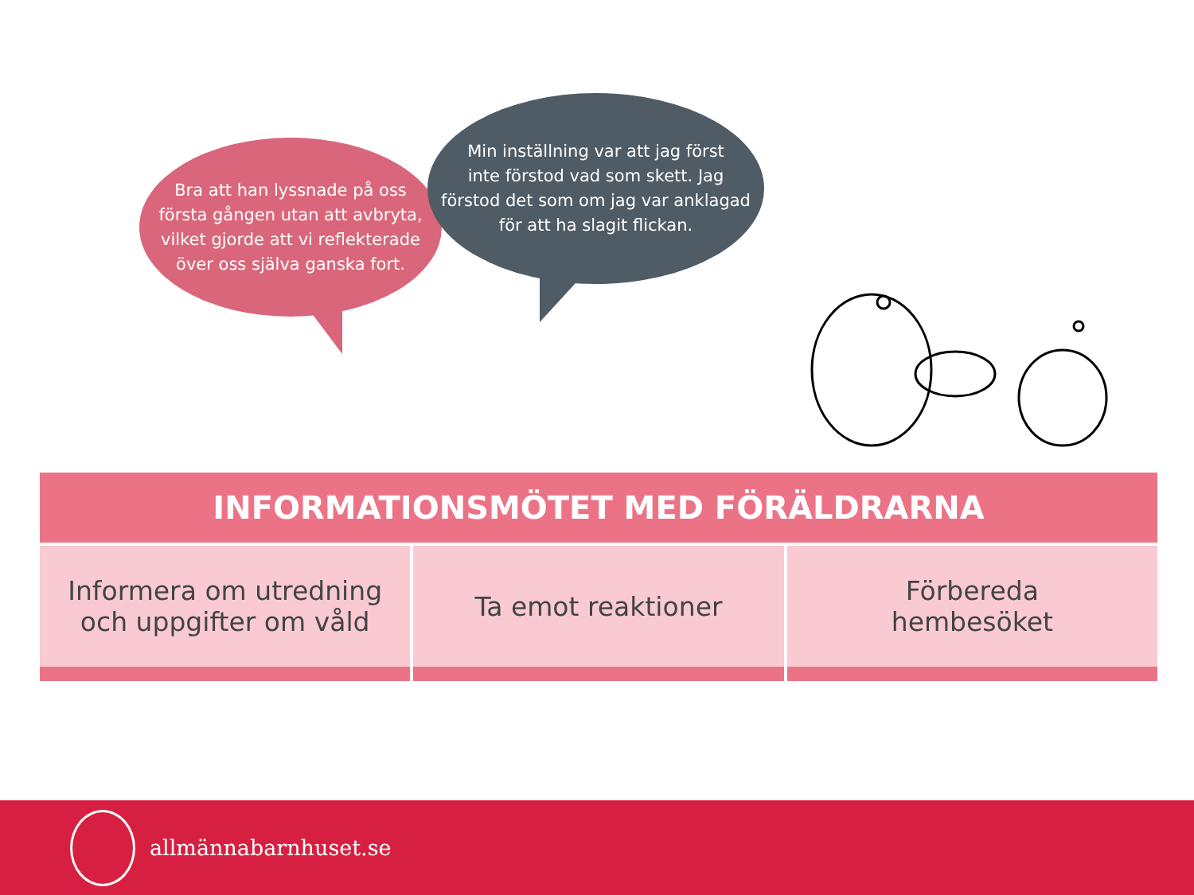Bra att han lyssnade på oss
första gången utan att avbryta,
vilket gjorde att vi reflekterade
över oss själva ganska fort.
Min inställning var att jag först
inte förstod vad som skett. Jag
förstod det som om jag var anklagad
för att ha slagit flickan.
| INFORMATIONSMÖTET MED FÖRÄLDRARNA | | |
| --- | --- | --- |
| Informera om utredning och uppgifter om våld | Ta emot reaktioner | Förbereda hembesöket |
allmännabarnhuset.se